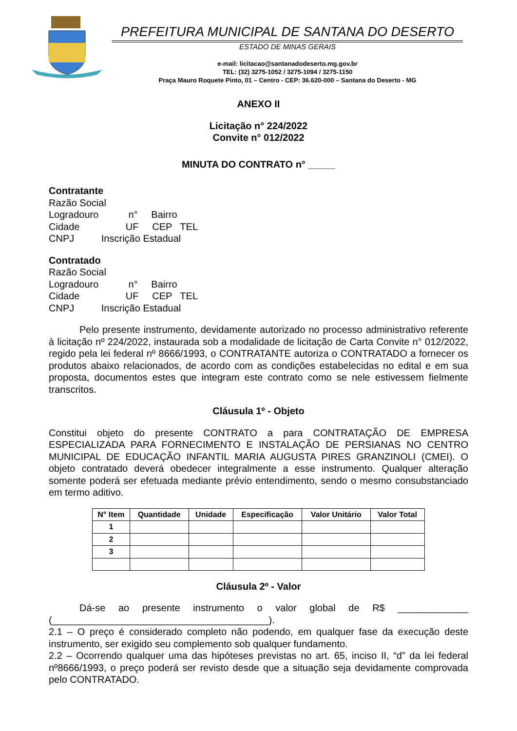PREFEITURA MUNICIPAL DE SANTANA DO DESERTO
ESTADO DE MINAS GERAIS
e-mail: licitacao@santanadodeserto.mg.gov.br
TEL: (32) 3275-1052 / 3275-1094 / 3275-1150
Praça Mauro Roquete Pinto, 01 – Centro - CEP: 36.620-000 – Santana do Deserto - MG
ANEXO II
Licitação n° 224/2022
Convite n° 012/2022
MINUTA DO CONTRATO n° _____
Contratante
Razão Social
Logradouro n° Bairro
Cidade UF CEP TEL
CNPJ Inscrição Estadual
Contratado
Razão Social
Logradouro n° Bairro
Cidade UF CEP TEL
CNPJ Inscrição Estadual
Pelo presente instrumento, devidamente autorizado no processo administrativo referente à licitação nº 224/2022, instaurada sob a modalidade de licitação de Carta Convite n° 012/2022, regido pela lei federal nº 8666/1993, o CONTRATANTE autoriza o CONTRATADO a fornecer os produtos abaixo relacionados, de acordo com as condições estabelecidas no edital e em sua proposta, documentos estes que integram este contrato como se nele estivessem fielmente transcritos.
Cláusula 1º - Objeto
Constitui objeto do presente CONTRATO a para CONTRATAÇÃO DE EMPRESA ESPECIALIZADA PARA FORNECIMENTO E INSTALAÇÃO DE PERSIANAS NO CENTRO MUNICIPAL DE EDUCAÇÃO INFANTIL MARIA AUGUSTA PIRES GRANZINOLI (CMEI). O objeto contratado deverá obedecer integralmente a esse instrumento. Qualquer alteração somente poderá ser efetuada mediante prévio entendimento, sendo o mesmo consubstanciado em termo aditivo.
| N° Item | Quantidade | Unidade | Especificação | Valor Unitário | Valor Total |
| --- | --- | --- | --- | --- | --- |
| 1 | | | | | |
| 2 | | | | | |
| 3 | | | | | |
Cláusula 2º - Valor
Dá-se ao presente instrumento o valor global de R$ _____________ (________________________________________).
2.1 – O preço é considerado completo não podendo, em qualquer fase da execução deste instrumento, ser exigido seu complemento sob qualquer fundamento.
2.2 – Ocorrendo qualquer uma das hipóteses previstas no art. 65, inciso II, “d” da lei federal nº8666/1993, o preço poderá ser revisto desde que a situação seja devidamente comprovada pelo CONTRATADO.